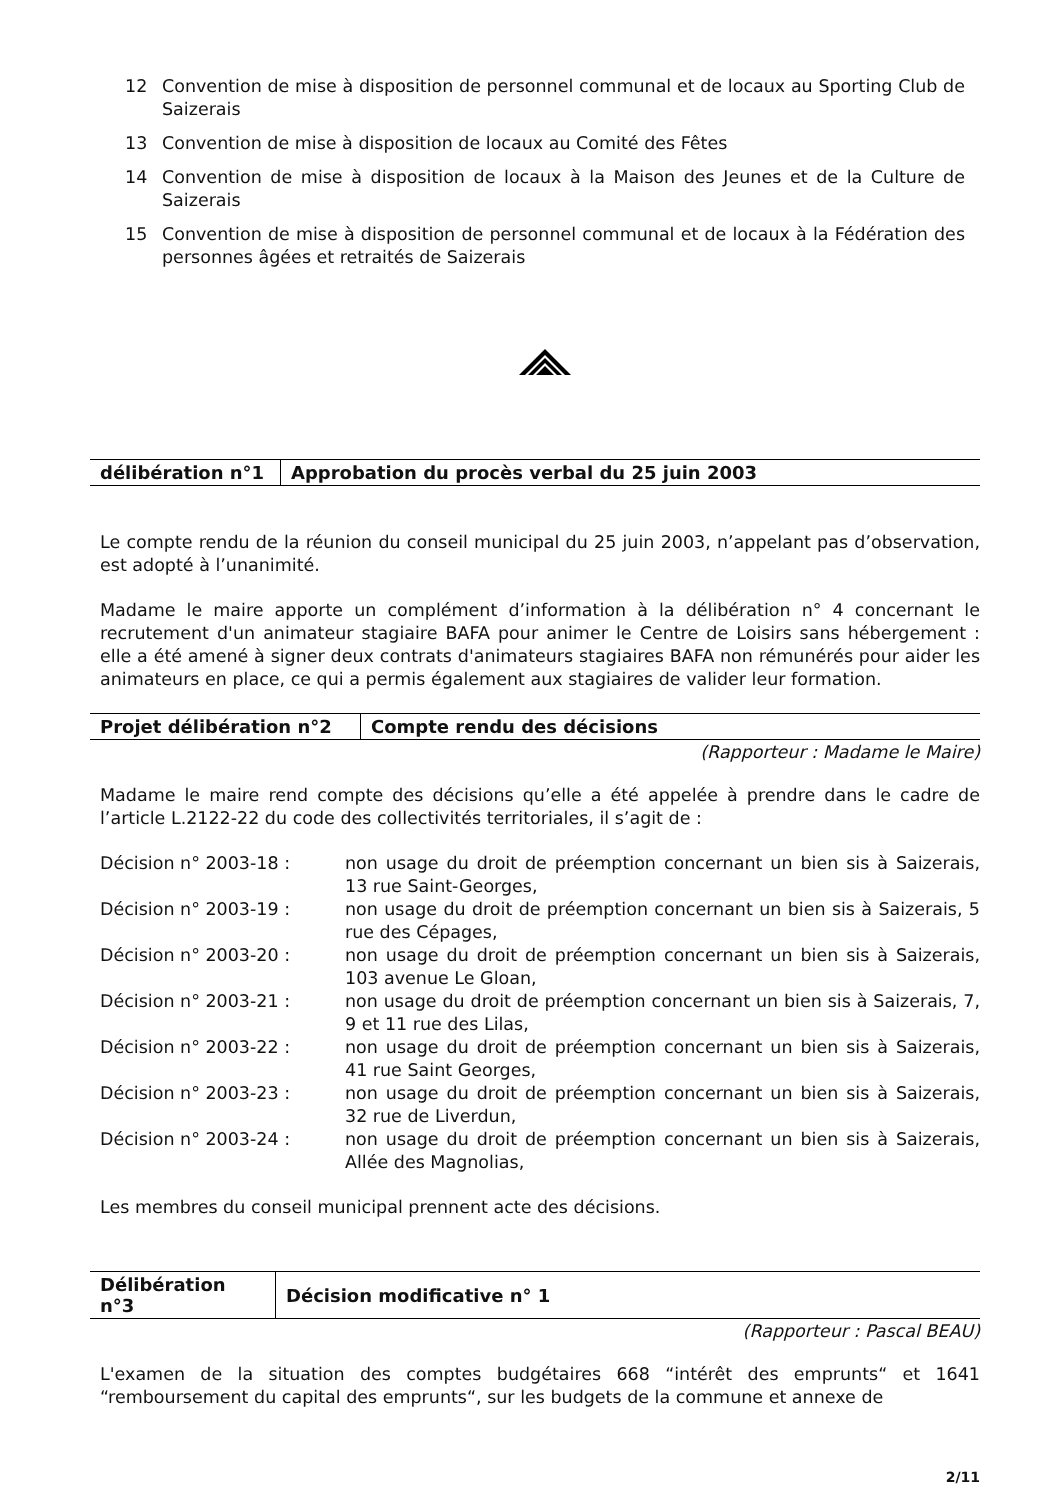12 Convention de mise à disposition de personnel communal et de locaux au Sporting Club de Saizerais
13 Convention de mise à disposition de locaux au Comité des Fêtes
14 Convention de mise à disposition de locaux à la Maison des Jeunes et de la Culture de Saizerais
15 Convention de mise à disposition de personnel communal et de locaux à la Fédération des personnes âgées et retraités de Saizerais
| délibération n°1 | Approbation du procès verbal du 25 juin 2003 |
Le compte rendu de la réunion du conseil municipal du 25 juin 2003, n’appelant pas d’observation, est adopté à l’unanimité.
Madame le maire apporte un complément d’information à la délibération n° 4 concernant le recrutement d'un animateur stagiaire BAFA pour animer le Centre de Loisirs sans hébergement : elle a été amené à signer deux contrats d'animateurs stagiaires BAFA non rémunérés pour aider les animateurs en place, ce qui a permis également aux stagiaires de valider leur formation.
| Projet délibération n°2 | Compte rendu des décisions |
(Rapporteur : Madame le Maire)
Madame le maire rend compte des décisions qu’elle a été appelée à prendre dans le cadre de l’article L.2122-22 du code des collectivités territoriales, il s’agit de :
| Décision n° 2003-18 : | non usage du droit de préemption concernant un bien sis à Saizerais, 13 rue Saint-Georges, |
| Décision n° 2003-19 : | non usage du droit de préemption concernant un bien sis à Saizerais, 5 rue des Cépages, |
| Décision n° 2003-20 : | non usage du droit de préemption concernant un bien sis à Saizerais, 103 avenue Le Gloan, |
| Décision n° 2003-21 : | non usage du droit de préemption concernant un bien sis à Saizerais, 7, 9 et 11 rue des Lilas, |
| Décision n° 2003-22 : | non usage du droit de préemption concernant un bien sis à Saizerais, 41 rue Saint Georges, |
| Décision n° 2003-23 : | non usage du droit de préemption concernant un bien sis à Saizerais, 32 rue de Liverdun, |
| Décision n° 2003-24 : | non usage du droit de préemption concernant un bien sis à Saizerais, Allée des Magnolias, |
Les membres du conseil municipal prennent acte des décisions.
| Délibération n°3 | Décision modificative n° 1 |
(Rapporteur : Pascal BEAU)
L'examen de la situation des comptes budgétaires 668 “intérêt des emprunts“ et 1641 “remboursement du capital des emprunts“, sur les budgets de la commune et annexe de
2/11